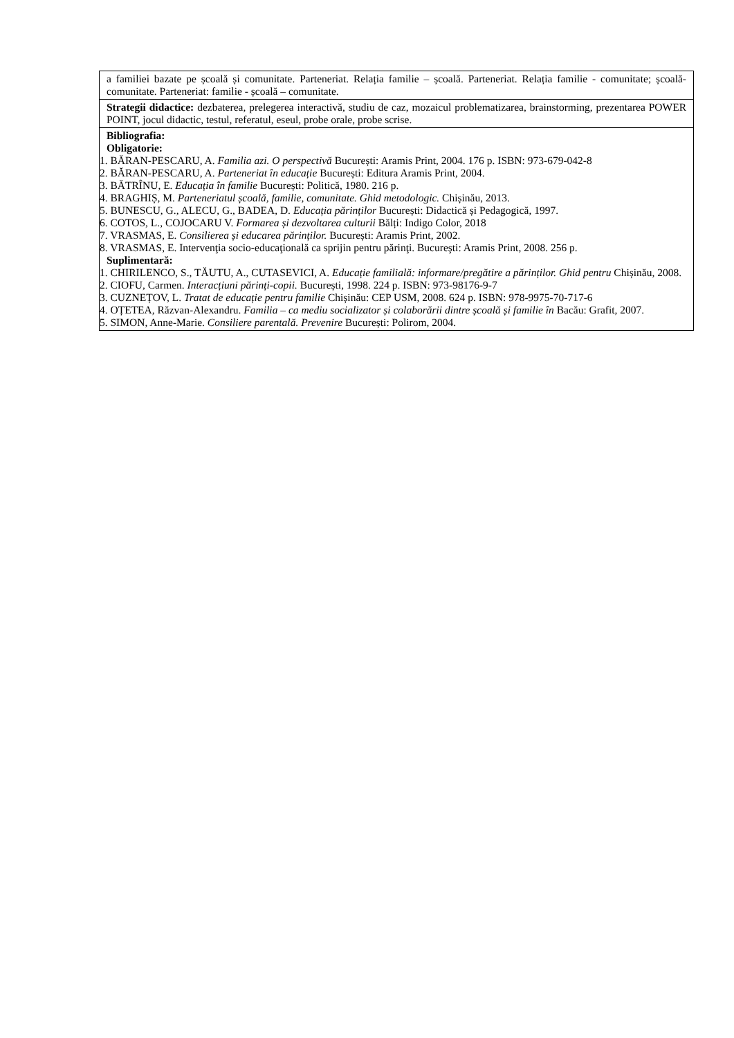| a familiei bazate pe școală și comunitate. Parteneriat. Relația familie – școală. Parteneriat. Relația familie - comunitate; școală-comunitate. Parteneriat: familie - școală – comunitate. |
| Strategii didactice: dezbaterea, prelegerea interactivă, studiu de caz, mozaicul problematizarea, brainstorming, prezentarea POWER POINT, jocul didactic, testul, referatul, eseul, probe orale, probe scrise. |
| Bibliografia: Obligatorie: 1. BĂRAN-PESCARU, A. Familia azi. O perspectivă București: Aramis Print, 2004. 176 p. ISBN: 973-679-042-8 2. BĂRAN-PESCARU, A. Parteneriat în educație București: Editura Aramis Print, 2004. 3. BĂTRÎNU, E. Educația în familie București: Politică, 1980. 216 p. 4. BRAGHIȘ, M. Parteneriatul școală, familie, comunitate. Ghid metodologic. Chișinău, 2013. 5. BUNESCU, G., ALECU, G., BADEA, D. Educația părinților București: Didactică și Pedagogică, 1997. 6. COTOS, L., COJOCARU V. Formarea și dezvoltarea culturii Bălți: Indigo Color, 2018 7. VRASMAS, E. Consilierea și educarea părinților. București: Aramis Print, 2002. 8. VRASMAS, E. Intervenţia socio-educaţională ca sprijin pentru părinţi. Bucureşti: Aramis Print, 2008. 256 p. Suplimentară: 1. CHIRILENCO, S., TĂUTU, A., CUTASEVICI, A. Educație familială: informare/pregătire a părinților. Ghid pentru Chișinău, 2008. 2. CIOFU, Carmen. Interacțiuni părinți-copii. București, 1998. 224 p. ISBN: 973-98176-9-7 3. CUZNEȚOV, L. Tratat de educație pentru familie Chișinău: CEP USM, 2008. 624 p. ISBN: 978-9975-70-717-6 4. OȚETEA, Răzvan-Alexandru. Familia – ca mediu socializator și colaborării dintre școală și familie în Bacău: Grafit, 2007. 5. SIMON, Anne-Marie. Consiliere parentală. Prevenire București: Polirom, 2004. |